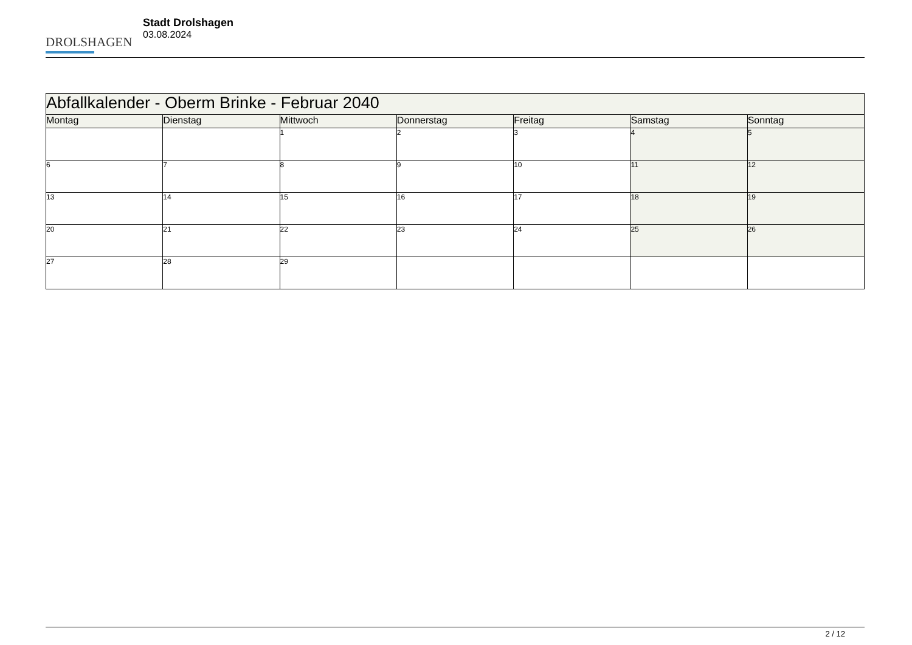DROLSHAGEN
Stadt Drolshagen
03.08.2024
| Abfallkalender - Oberm Brinke - Februar 2040 | | | | | | |
| --- | --- | --- | --- | --- | --- | --- |
| Montag | Dienstag | Mittwoch | Donnerstag | Freitag | Samstag | Sonntag |
| | | 1 | 2 | 3 | 4 | 5 |
| 6 | 7 | 8 | 9 | 10 | 11 | 12 |
| 13 | 14 | 15 | 16 | 17 | 18 | 19 |
| 20 | 21 | 22 | 23 | 24 | 25 | 26 |
| 27 | 28 | 29 | | | | |
2 / 12